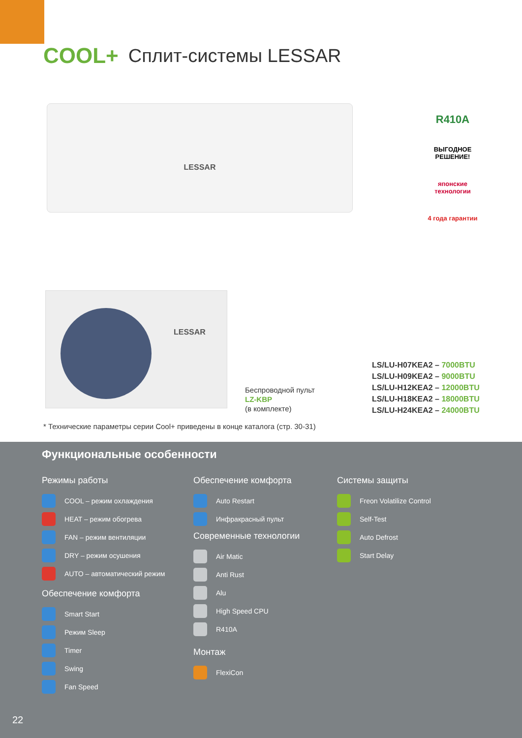COOL+
Сплит-системы LESSAR
LESSAR
R410A
ВЫГОДНОЕ
РЕШЕНИЕ!
японские технологии
4 года гарантии
LESSAR
Беспроводной пульт
LZ-KBP
(в комплекте)
LS/LU-H07KEA2 – 7000BTU
LS/LU-H09KEA2 – 9000BTU
LS/LU-H12KEA2 – 12000BTU
LS/LU-H18KEA2 – 18000BTU
LS/LU-H24KEA2 – 24000BTU
* Технические параметры серии Cool+ приведены в конце каталога (стр. 30-31)
Функциональные особенности
Режимы работы
COOL – режим охлаждения
HEAT – режим обогрева
FAN – режим вентиляции
DRY – режим осушения
AUTO – автоматический режим
Обеспечение комфорта
Smart Start
Режим Sleep
Timer
Swing
Fan Speed
Обеспечение комфорта
Auto Restart
Инфракрасный пульт
Современные технологии
Air Matic
Anti Rust
Alu
High Speed CPU
R410A
Монтаж
FlexiCon
Системы защиты
Freon Volatilize Control
Self-Test
Auto Defrost
Start Delay
22